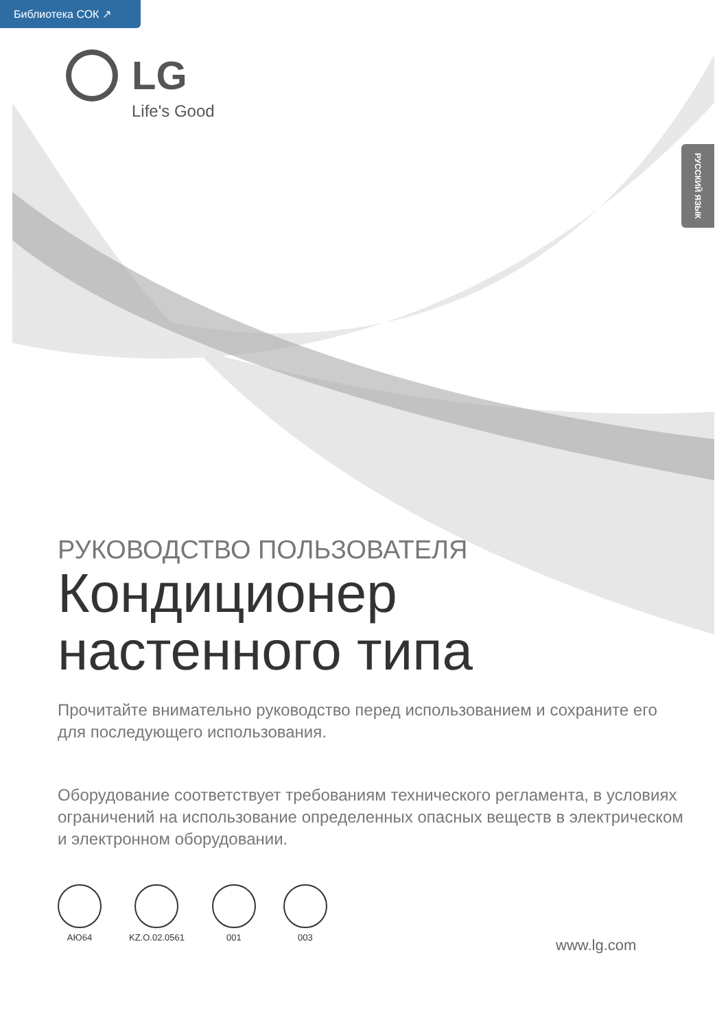Библиотека СОК ↗
LG
Life's Good
РУССКИЙ ЯЗЫК
РУКОВОДСТВО ПОЛЬЗОВАТЕЛЯ
Кондиционер настенного типа
Прочитайте внимательно руководство перед использованием и сохраните его для последующего использования.
Оборудование соответствует требованиям технического регламента, в условиях ограничений на использование определенных опасных веществ в электрическом и электронном оборудовании.
АЮ64 KZ.O.02.0561 001 003
www.lg.com